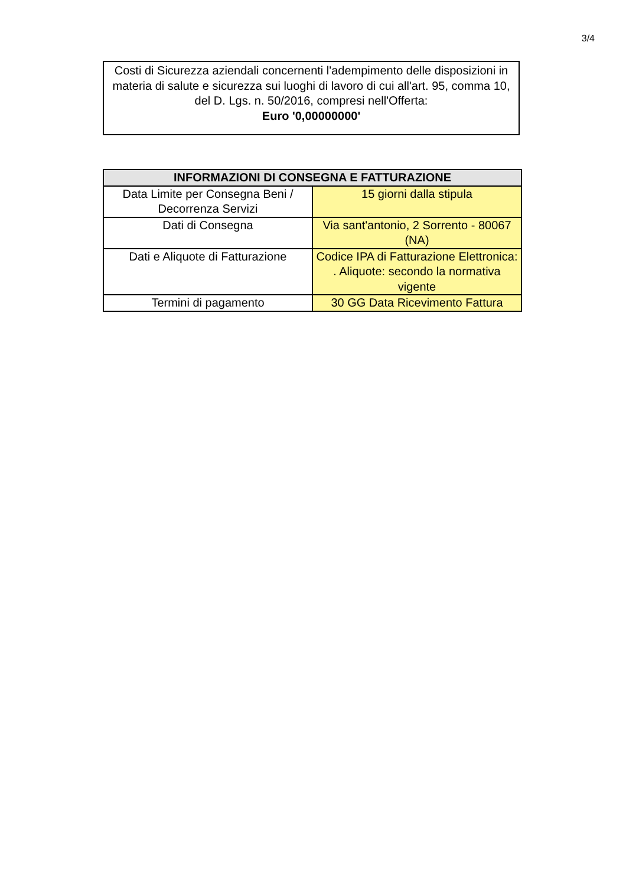3/4
Costi di Sicurezza aziendali concernenti l'adempimento delle disposizioni in materia di salute e sicurezza sui luoghi di lavoro di cui all'art. 95, comma 10, del D. Lgs. n. 50/2016, compresi nell'Offerta:
Euro '0,00000000'
| INFORMAZIONI DI CONSEGNA E FATTURAZIONE | |
| --- | --- |
| Data Limite per Consegna Beni / Decorrenza Servizi | 15 giorni dalla stipula |
| Dati di Consegna | Via sant'antonio, 2 Sorrento - 80067 (NA) |
| Dati e Aliquote di Fatturazione | Codice IPA di Fatturazione Elettronica: . Aliquote: secondo la normativa vigente |
| Termini di pagamento | 30 GG Data Ricevimento Fattura |